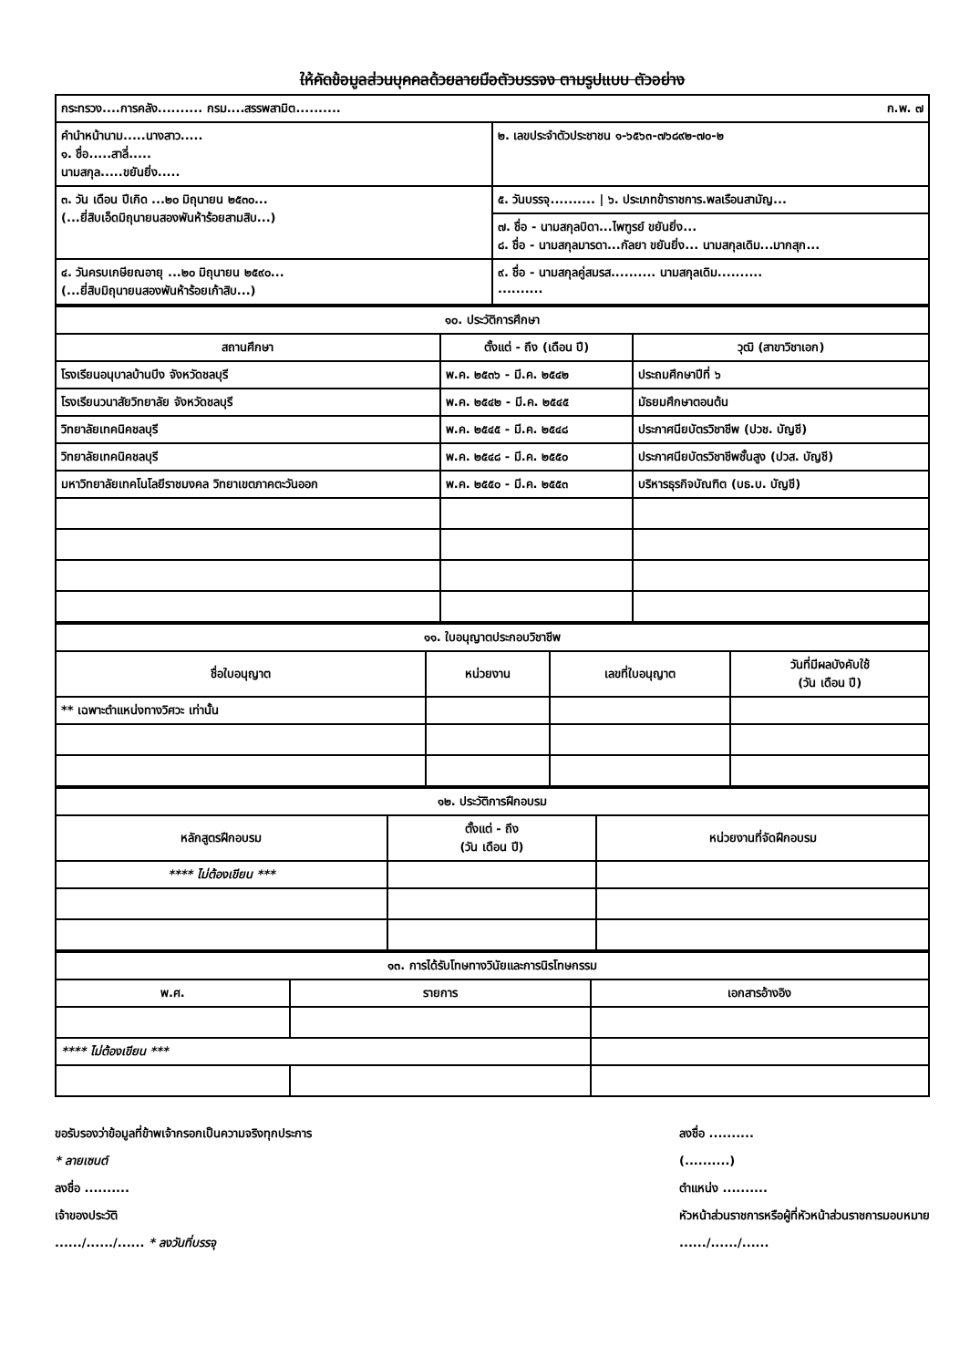ให้คัดข้อมูลส่วนบุคคลด้วยลายมือตัวบรรจง ตามรูปแบบ ตัวอย่าง
| กระทรวง....การคลัง.......... กรม....สรรพสามิต.......... ก.พ. ๗ | |
| คำนำหน้านาม.....นางสาว..... ๑. ชื่อ.....สาลี่..... นามสกุล.....ขยันยิ่ง..... | ๒. เลขประจำตัวประชาชน ๑-๖๕๖๓-๗๖๘๙๒-๗๐-๒ |
| ๓. วัน เดือน ปีเกิด ...๒๐ มิถุนายน ๒๕๓๐... (...ยี่สิบเอ็ดมิถุนายนสองพันห้าร้อยสามสิบ...) | ๕. วันบรรจุ.......... / ๖. ประเภทข้าราชการ.พลเรือนสามัญ... |
| | ๗. ชื่อ - นามสกุลบิดา...ไพฑูรย์ ขยันยิ่ง... ๘. ชื่อ - นามสกุลมารดา...กัลยา ขยันยิ่ง... นามสกุลเดิม...มากสุก... |
| ๔. วันครบเกษียณอายุ ...๒๐ มิถุนายน ๒๕๙๐... (...ยี่สิบมิถุนายนสองพันห้าร้อยเก้าสิบ...) | ๙. ชื่อ - นามสกุลคู่สมรส.......... นามสกุลเดิม.......... .......... |
| ๑๐. ประวัติการศึกษา | | |
| --- | --- | --- |
| สถานศึกษา | ตั้งแต่ - ถึง (เดือน ปี) | วุฒิ (สาขาวิชาเอก) |
| โรงเรียนอนุบาลบ้านบึง จังหวัดชลบุรี | พ.ค. ๒๕๓๖ - มี.ค. ๒๕๔๒ | ประถมศึกษาปีที่ ๖ |
| โรงเรียนวนาสัยวิทยาลัย จังหวัดชลบุรี | พ.ค. ๒๕๔๒ - มี.ค. ๒๕๔๕ | มัธยมศึกษาตอนต้น |
| วิทยาลัยเทคนิคชลบุรี | พ.ค. ๒๕๔๕ - มี.ค. ๒๕๔๘ | ประกาศนียบัตรวิชาชีพ (ปวช. บัญชี) |
| วิทยาลัยเทคนิคชลบุรี | พ.ค. ๒๕๔๘ - มี.ค. ๒๕๕๐ | ประกาศนียบัตรวิชาชีพชั้นสูง (ปวส. บัญชี) |
| มหาวิทยาลัยเทคโนโลยีราชมงคล วิทยาเขตภาคตะวันออก | พ.ค. ๒๕๕๐ - มี.ค. ๒๕๕๓ | บริหารธุรกิจบัณฑิต (บธ.บ. บัญชี) |
| ๑๑. ใบอนุญาตประกอบวิชาชีพ | | | |
| --- | --- | --- | --- |
| ชื่อใบอนุญาต | หน่วยงาน | เลขที่ใบอนุญาต | วันที่มีผลบังคับใช้ (วัน เดือน ปี) |
| ** เฉพาะตำแหน่งทางวิศวะ เท่านั้น | | | |
| ๑๒. ประวัติการฝึกอบรม | | |
| --- | --- | --- |
| หลักสูตรฝึกอบรม | ตั้งแต่ - ถึง (วัน เดือน ปี) | หน่วยงานที่จัดฝึกอบรม |
| **** ไม่ต้องเขียน *** | | |
| ๑๓. การได้รับโทษทางวินัยและการนิรโทษกรรม | | |
| --- | --- | --- |
| พ.ศ. | รายการ | เอกสารอ้างอิง |
| **** ไม่ต้องเขียน *** | | |
ขอรับรองว่าข้อมูลที่ข้าพเจ้ากรอกเป็นความจริงทุกประการ
* ลายเซนต์
ลงชื่อ ..........
เจ้าของประวัติ
....../....../...... * ลงวันที่บรรจุ
ลงชื่อ ..........
(..........)
ตำแหน่ง ..........
หัวหน้าส่วนราชการหรือผู้ที่หัวหน้าส่วนราชการมอบหมาย
....../....../......